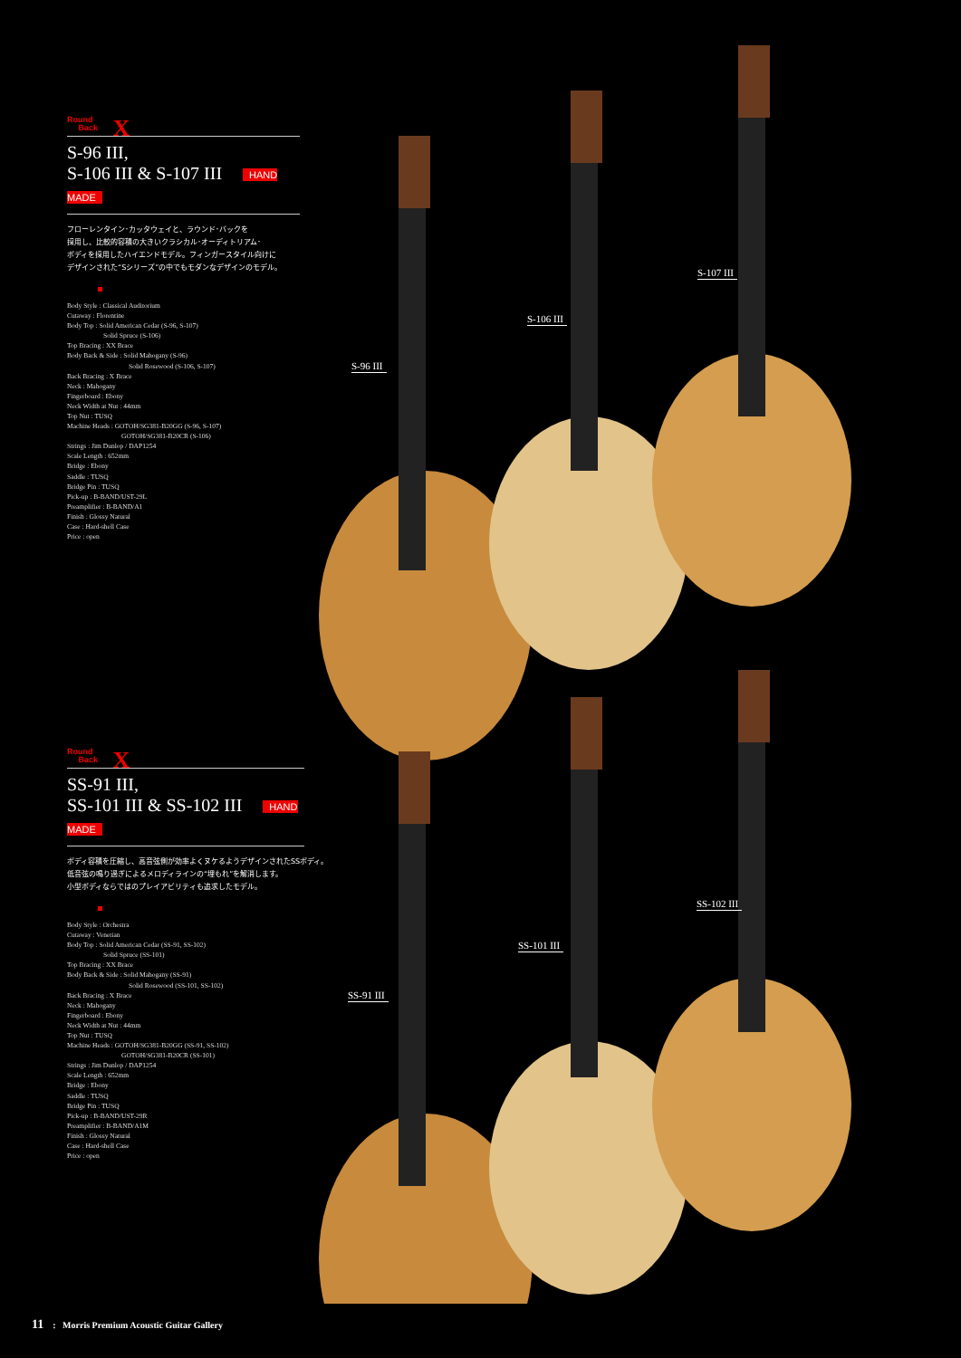Round
Back X
S-96 III,
S-106 III & S-107 III HAND MADE
フローレンタイン･カッタウェイと、ラウンド･バックを
採用し、比較的容積の大きいクラシカル･オーディトリアム･
ボディを採用したハイエンドモデル。フィンガースタイル向けに
デザインされた“Sシリーズ”の中でもモダンなデザインのモデル。
Body Style : Classical Auditorium
Cutaway : Florentine
Body Top : Solid American Cedar (S-96, S-107)
Solid Spruce (S-106)
Top Bracing : XX Brace
Body Back & Side : Solid Mahogany (S-96)
Solid Rosewood (S-106, S-107)
Back Bracing : X Brace
Neck : Mahogany
Fingerboard : Ebony
Neck Width at Nut : 44mm
Top Nut : TUSQ
Machine Heads : GOTOH/SG381-B20GG (S-96, S-107)
GOTOH/SG381-B20CR (S-106)
Strings : Jim Dunlop / DAP1254
Scale Length : 652mm
Bridge : Ebony
Saddle : TUSQ
Bridge Pin : TUSQ
Pick-up : B-BAND/UST-29L
Preamplifier : B-BAND/A1
Finish : Glossy Natural
Case : Hard-shell Case
Price : open
Round
Back X
SS-91 III,
SS-101 III & SS-102 III HAND MADE
ボディ容積を圧縮し、高音弦側が効率よくヌケるようデザインされたSSボディ。
低音弦の鳴り過ぎによるメロディラインの“埋もれ”を解消します。
小型ボディならではのプレイアビリティも追求したモデル。
Body Style : Orchestra
Cutaway : Venetian
Body Top : Solid American Cedar (SS-91, SS-102)
Solid Spruce (SS-101)
Top Bracing : XX Brace
Body Back & Side : Solid Mahogany (SS-91)
Solid Rosewood (SS-101, SS-102)
Back Bracing : X Brace
Neck : Mahogany
Fingerboard : Ebony
Neck Width at Nut : 44mm
Top Nut : TUSQ
Machine Heads : GOTOH/SG381-B20GG (SS-91, SS-102)
GOTOH/SG381-B20CR (SS-101)
Strings : Jim Dunlop / DAP1254
Scale Length : 652mm
Bridge : Ebony
Saddle : TUSQ
Bridge Pin : TUSQ
Pick-up : B-BAND/UST-29R
Preamplifier : B-BAND/A1M
Finish : Glossy Natural
Case : Hard-shell Case
Price : open
S-96 III
S-106 III
S-107 III
SS-91 III
SS-101 III
SS-102 III
11: Morris Premium Acoustic Guitar Gallery